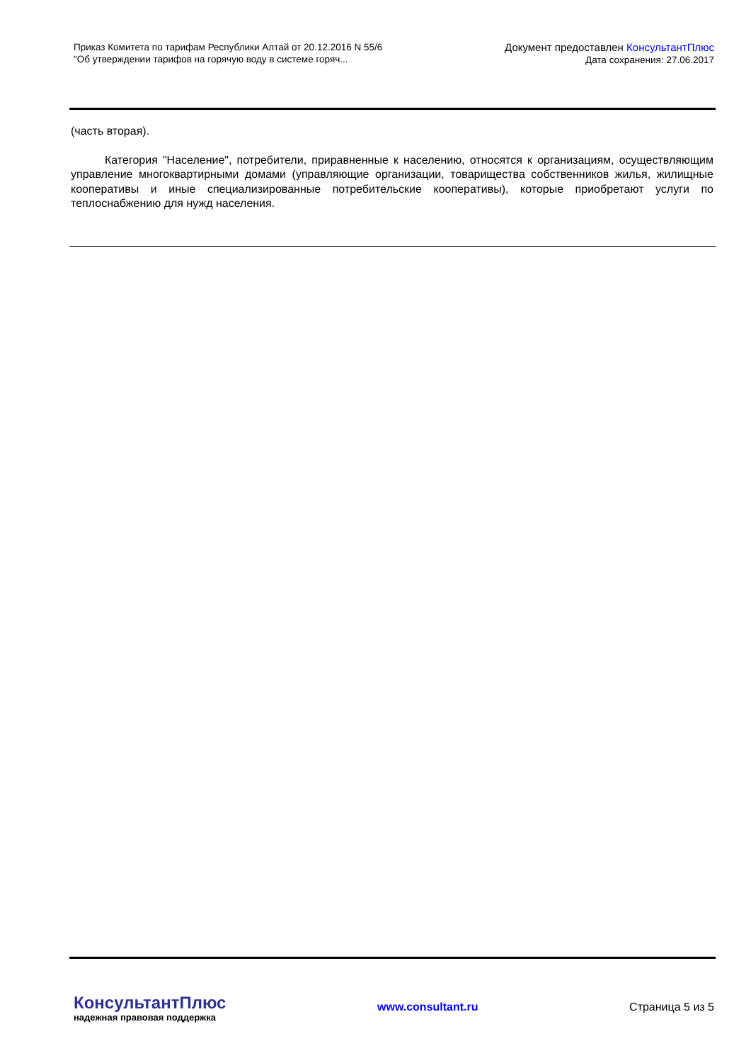Приказ Комитета по тарифам Республики Алтай от 20.12.2016 N 55/6
"Об утверждении тарифов на горячую воду в системе горяч...
Документ предоставлен КонсультантПлюс
Дата сохранения: 27.06.2017
(часть вторая).
Категория "Население", потребители, приравненные к населению, относятся к организациям, осуществляющим управление многоквартирными домами (управляющие организации, товарищества собственников жилья, жилищные кооперативы и иные специализированные потребительские кооперативы), которые приобретают услуги по теплоснабжению для нужд населения.
КонсультантПлюс
надежная правовая поддержка
www.consultant.ru Страница 5 из 5